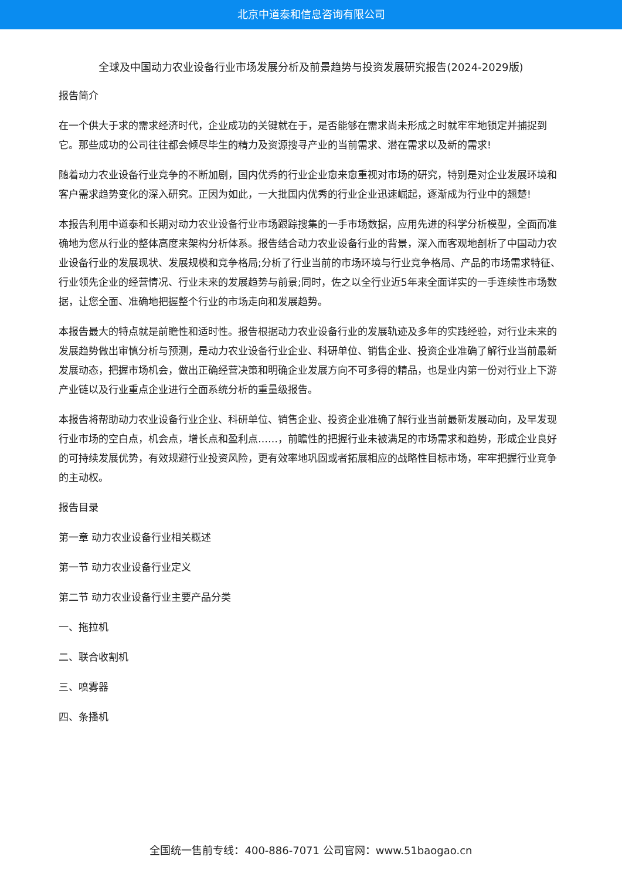北京中道泰和信息咨询有限公司
全球及中国动力农业设备行业市场发展分析及前景趋势与投资发展研究报告(2024-2029版)
报告简介
在一个供大于求的需求经济时代，企业成功的关键就在于，是否能够在需求尚未形成之时就牢牢地锁定并捕捉到它。那些成功的公司往往都会倾尽毕生的精力及资源搜寻产业的当前需求、潜在需求以及新的需求!
随着动力农业设备行业竞争的不断加剧，国内优秀的行业企业愈来愈重视对市场的研究，特别是对企业发展环境和客户需求趋势变化的深入研究。正因为如此，一大批国内优秀的行业企业迅速崛起，逐渐成为行业中的翘楚!
本报告利用中道泰和长期对动力农业设备行业市场跟踪搜集的一手市场数据，应用先进的科学分析模型，全面而准确地为您从行业的整体高度来架构分析体系。报告结合动力农业设备行业的背景，深入而客观地剖析了中国动力农业设备行业的发展现状、发展规模和竞争格局;分析了行业当前的市场环境与行业竞争格局、产品的市场需求特征、行业领先企业的经营情况、行业未来的发展趋势与前景;同时，佐之以全行业近5年来全面详实的一手连续性市场数据，让您全面、准确地把握整个行业的市场走向和发展趋势。
本报告最大的特点就是前瞻性和适时性。报告根据动力农业设备行业的发展轨迹及多年的实践经验，对行业未来的发展趋势做出审慎分析与预测，是动力农业设备行业企业、科研单位、销售企业、投资企业准确了解行业当前最新发展动态，把握市场机会，做出正确经营决策和明确企业发展方向不可多得的精品，也是业内第一份对行业上下游产业链以及行业重点企业进行全面系统分析的重量级报告。
本报告将帮助动力农业设备行业企业、科研单位、销售企业、投资企业准确了解行业当前最新发展动向，及早发现行业市场的空白点，机会点，增长点和盈利点……，前瞻性的把握行业未被满足的市场需求和趋势，形成企业良好的可持续发展优势，有效规避行业投资风险，更有效率地巩固或者拓展相应的战略性目标市场，牢牢把握行业竞争的主动权。
报告目录
第一章 动力农业设备行业相关概述
第一节 动力农业设备行业定义
第二节 动力农业设备行业主要产品分类
一、拖拉机
二、联合收割机
三、喷雾器
四、条播机
全国统一售前专线：400-886-7071 公司官网：www.51baogao.cn